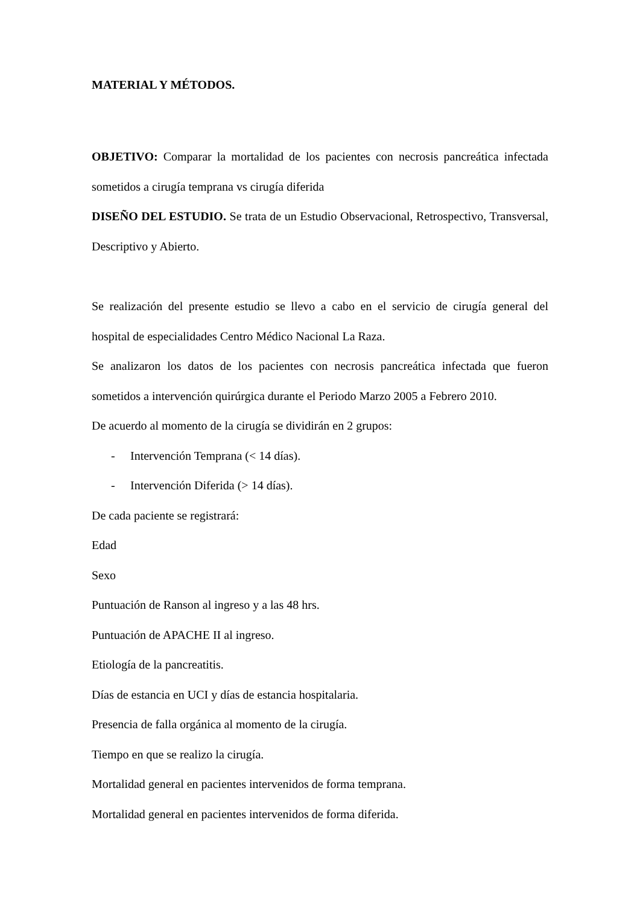MATERIAL Y MÉTODOS.
OBJETIVO: Comparar la mortalidad de los pacientes con necrosis pancreática infectada sometidos a cirugía temprana vs cirugía diferida
DISEÑO DEL ESTUDIO. Se trata de un Estudio Observacional, Retrospectivo, Transversal, Descriptivo y Abierto.
Se realización del presente estudio se llevo a cabo en el servicio de cirugía general del hospital de especialidades Centro Médico Nacional La Raza.
Se analizaron los datos de los pacientes con necrosis pancreática infectada que fueron sometidos a intervención quirúrgica durante el Periodo Marzo 2005 a Febrero 2010.
De acuerdo al momento de la cirugía se dividirán en 2 grupos:
- Intervención Temprana (< 14 días).
- Intervención Diferida (> 14 días).
De cada paciente se registrará:
Edad
Sexo
Puntuación de Ranson al ingreso y a las 48 hrs.
Puntuación de APACHE II al ingreso.
Etiología de la pancreatitis.
Días de estancia en UCI y días de estancia hospitalaria.
Presencia de falla orgánica al momento de la cirugía.
Tiempo en que se realizo la cirugía.
Mortalidad general en pacientes intervenidos de forma temprana.
Mortalidad general en pacientes intervenidos de forma diferida.